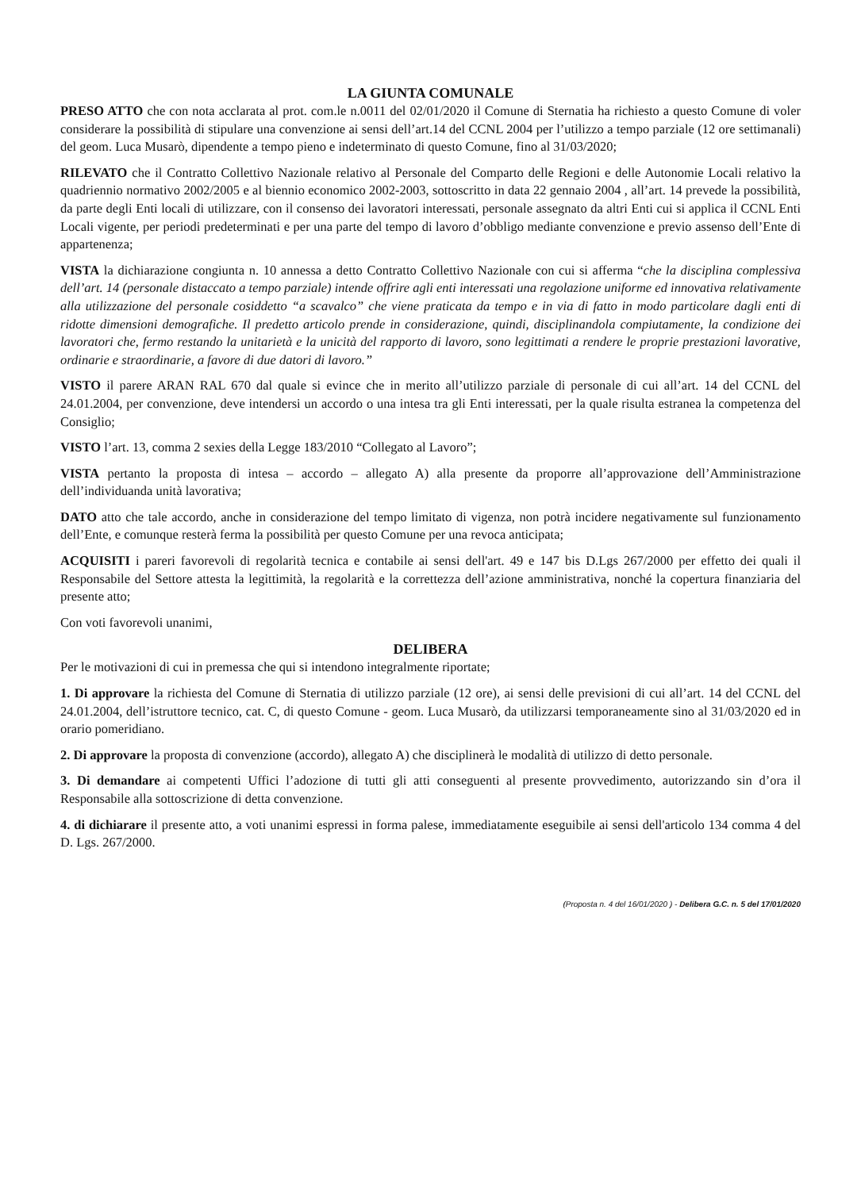LA GIUNTA COMUNALE
PRESO ATTO che con nota acclarata al prot. com.le n.0011 del 02/01/2020 il Comune di Sternatia ha richiesto a questo Comune di voler considerare la possibilità di stipulare una convenzione ai sensi dell’art.14 del CCNL 2004 per l’utilizzo a tempo parziale (12 ore settimanali) del geom. Luca Musarò, dipendente a tempo pieno e indeterminato di questo Comune, fino al 31/03/2020;
RILEVATO che il Contratto Collettivo Nazionale relativo al Personale del Comparto delle Regioni e delle Autonomie Locali relativo la quadriennio normativo 2002/2005 e al biennio economico 2002-2003, sottoscritto in data 22 gennaio 2004 , all’art. 14 prevede la possibilità, da parte degli Enti locali di utilizzare, con il consenso dei lavoratori interessati, personale assegnato da altri Enti cui si applica il CCNL Enti Locali vigente, per periodi predeterminati e per una parte del tempo di lavoro d’obbligo mediante convenzione e previo assenso dell’Ente di appartenenza;
VISTA la dichiarazione congiunta n. 10 annessa a detto Contratto Collettivo Nazionale con cui si afferma “che la disciplina complessiva dell’art. 14 (personale distaccato a tempo parziale) intende offrire agli enti interessati una regolazione uniforme ed innovativa relativamente alla utilizzazione del personale cosiddetto “a scavalco” che viene praticata da tempo e in via di fatto in modo particolare dagli enti di ridotte dimensioni demografiche. Il predetto articolo prende in considerazione, quindi, disciplinandola compiutamente, la condizione dei lavoratori che, fermo restando la unitarietà e la unicità del rapporto di lavoro, sono legittimati a rendere le proprie prestazioni lavorative, ordinarie e straordinarie, a favore di due datori di lavoro.”
VISTO il parere ARAN RAL 670 dal quale si evince che in merito all’utilizzo parziale di personale di cui all’art. 14 del CCNL del 24.01.2004, per convenzione, deve intendersi un accordo o una intesa tra gli Enti interessati, per la quale risulta estranea la competenza del Consiglio;
VISTO l’art. 13, comma 2 sexies della Legge 183/2010 “Collegato al Lavoro”;
VISTA pertanto la proposta di intesa – accordo – allegato A) alla presente da proporre all’approvazione dell’Amministrazione dell’individuanda unità lavorativa;
DATO atto che tale accordo, anche in considerazione del tempo limitato di vigenza, non potrà incidere negativamente sul funzionamento dell’Ente, e comunque resterà ferma la possibilità per questo Comune per una revoca anticipata;
ACQUISITI i pareri favorevoli di regolarità tecnica e contabile ai sensi dell'art. 49 e 147 bis D.Lgs 267/2000 per effetto dei quali il Responsabile del Settore attesta la legittimità, la regolarità e la correttezza dell’azione amministrativa, nonché la copertura finanziaria del presente atto;
Con voti favorevoli unanimi,
DELIBERA
Per le motivazioni di cui in premessa che qui si intendono integralmente riportate;
1. Di approvare la richiesta del Comune di Sternatia di utilizzo parziale (12 ore), ai sensi delle previsioni di cui all’art. 14 del CCNL del 24.01.2004, dell’istruttore tecnico, cat. C, di questo Comune - geom. Luca Musarò, da utilizzarsi temporaneamente sino al 31/03/2020 ed in orario pomeridiano.
2. Di approvare la proposta di convenzione (accordo), allegato A) che disciplinerà le modalità di utilizzo di detto personale.
3. Di demandare ai competenti Uffici l’adozione di tutti gli atti conseguenti al presente provvedimento, autorizzando sin d’ora il Responsabile alla sottoscrizione di detta convenzione.
4. di dichiarare il presente atto, a voti unanimi espressi in forma palese, immediatamente eseguibile ai sensi dell'articolo 134 comma 4 del D. Lgs. 267/2000.
(Proposta n. 4 del 16/01/2020 ) - Delibera G.C. n. 5 del 17/01/2020